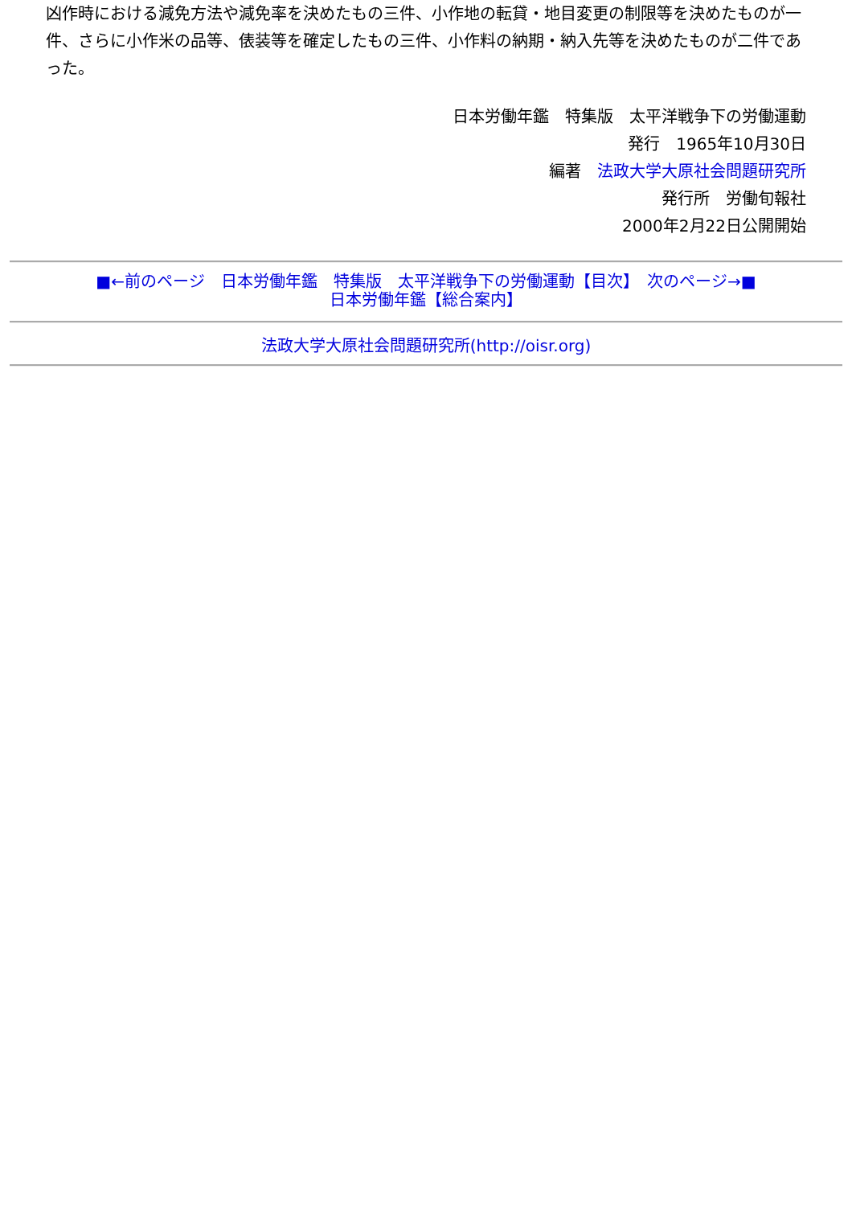凶作時における減免方法や減免率を決めたもの三件、小作地の転貸・地目変更の制限等を決めたものが一件、さらに小作米の品等、俵装等を確定したもの三件、小作料の納期・納入先等を決めたものが二件であった。
日本労働年鑑　特集版　太平洋戦争下の労働運動
発行　1965年10月30日
編著　法政大学大原社会問題研究所
発行所　労働旬報社
2000年2月22日公開開始
■←前のページ　日本労働年鑑　特集版　太平洋戦争下の労働運動【目次】　次のページ→■
日本労働年鑑【総合案内】
法政大学大原社会問題研究所(http://oisr.org)